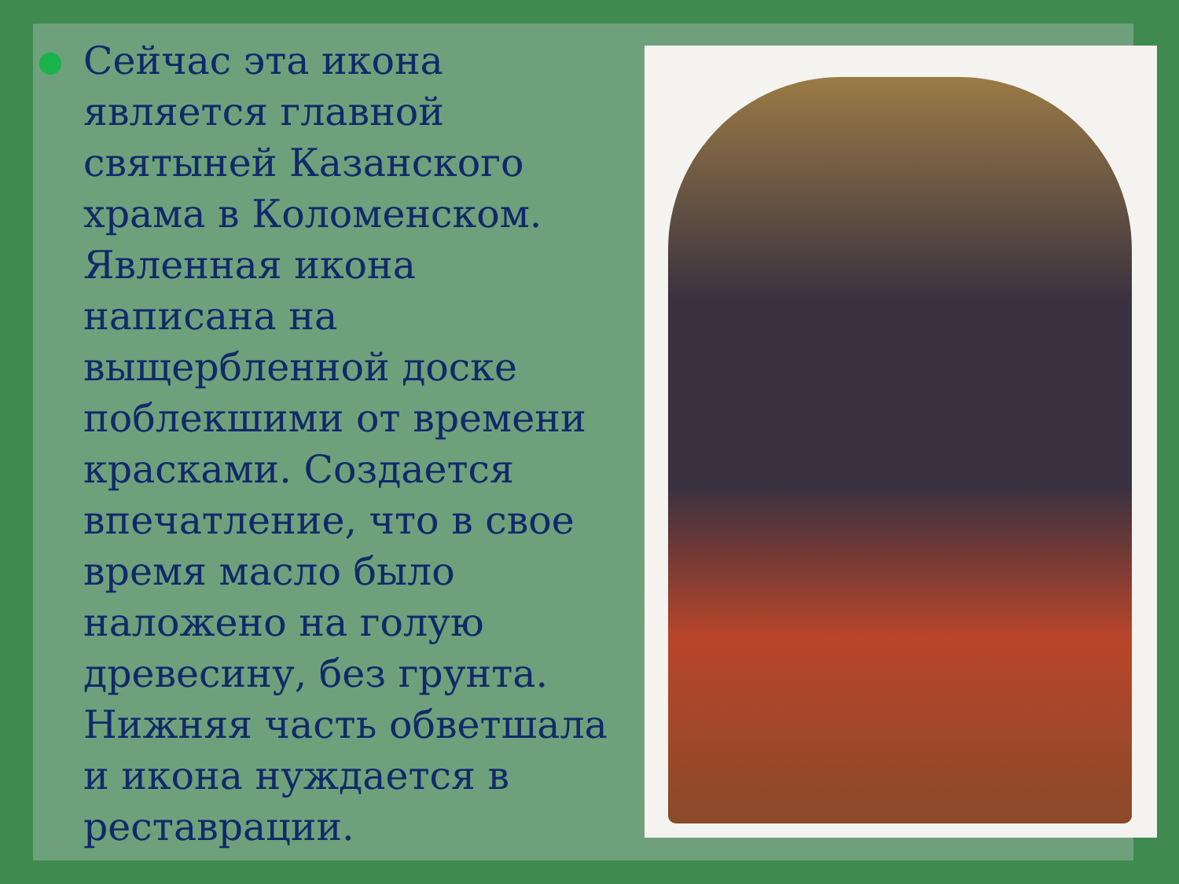Сейчас эта икона является главной святыней Казанского храма в Коломенском. Явленная икона написана на выщербленной доске поблекшими от времени красками. Создается впечатление, что в свое время масло было наложено на голую древесину, без грунта. Нижняя часть обветшала и икона нуждается в реставрации.